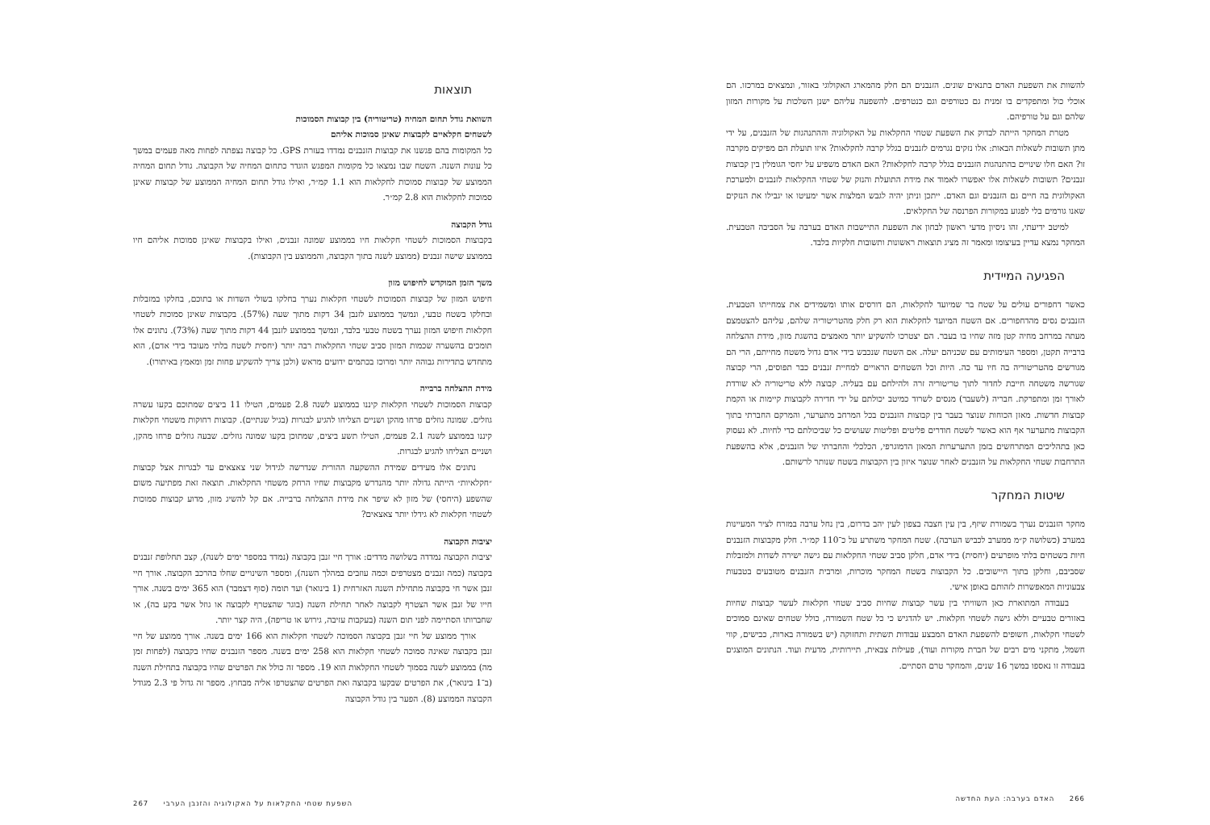להשוות את השפעת האדם בתנאים שונים. הזנבנים הם חלק מהמארג האקולוגי באזור, ונמצאים במרכזו. הם אוכלי כול ומתפקדים בו זמנית גם כטורפים וגם כנטרפים. להשפעה עליהם ישנן השלכות על מקורות המזון שלהם וגם על טורפיהם.
מטרת המחקר הייתה לבדוק את השפעת שטחי החקלאות על האקולוגיה וההתנהגות של הזנבנים, על ידי מתן תשובות לשאלות הבאות: אלו נזקים נגרמים לזנבנים בגלל קרבה לחקלאות? איזו תועלת הם מפיקים מקרבה זו? האם חלו שינויים בהתנהגות הזנבנים בגלל קרבה לחקלאות? האם האדם משפיע על יחסי הגומלין בין קבוצות זנבנים? תשובות לשאלות אלו יאפשרו לאמוד את מידת התועלת והנזק של שטחי החקלאות לזנבנים ולמערכת האקולוגית בה חיים גם הזנבנים וגם האדם. ייתכן וניתן יהיה לגבש המלצות אשר ימעיטו או יגבילו את הנזקים שאנו גורמים בלי לפגוע במקורות הפרנסה של החקלאים.
למיטב ידיעתי, זהו ניסיון מדעי ראשון לבחון את השפעת התיישבות האדם בערבה על הסביבה הטבעית. המחקר נמצא עדיין בעיצומו ומאמר זה מציג תוצאות ראשונות ותשובות חלקיות בלבד.
הפגיעה המיידית
כאשר דחפורים עולים על שטח בר שמיועד לחקלאות, הם דורסים אותו ומשמידים את צמחייתו הטבעית. הזנבנים נסים מהדחפורים. אם השטח המיועד לחקלאות הוא רק חלק מהטריטוריה שלהם, עליהם להצטמצם מעתה במרחב מחיה קטן מזה שחיו בו בעבר. הם יצטרכו להשקיע יותר מאמצים בהשגת מזון, מידת ההצלחה ברבייה תקטן, ומספר העימותים עם שכניהם יעלה. אם השטח שנכבש בידי אדם גדול משטח מחייתם, הרי הם מגורשים מהטריטוריה בה חיו עד כה. היות וכל השטחים הראויים למחיית זנבנים כבר תפוסים, הרי קבוצה שגורשה משטחה חייבת לחדור לתוך טריטוריה זרה ולהילחם עם בעליה. קבוצה ללא טריטוריה לא שורדת לאורך זמן ומתפרקת. חבריה (לשעבר) מנסים לשרוד כמיטב יכולתם על ידי חדירה לקבוצות קיימות או הקמת קבוצות חדשות. מאזן הכוחות שנוצר בעבר בין קבוצות הזנבנים בכל המרחב מתערער, והמרקם החברתי בתוך הקבוצות מתערער אף הוא כאשר לשטח חודרים פליטים ופליטות שעושים כל שביכולתם כדי לחיות. לא נעסוק כאן בתהליכים המתרחשים בזמן התערערות המאזן הדמוגרפי, הכלכלי והחברתי של הזנבנים, אלא בהשפעת התרחבות שטחי החקלאות על הזנבנים לאחר שנוצר איזון בין הקבוצות בשטח שנותר לרשותם.
שיטות המחקר
מחקר הזנבנים נערך בשמורת שיזף, בין עין חצבה בצפון לעין יהב בדרום, בין נחל ערבה במזרח לציר המעיינות במערב (כשלושה ק״מ ממערב לכביש הערבה). שטח המחקר משתרע על כ־110 קמ״ר. חלק מקבוצות הזנבנים חיות בשטחים בלתי מופרעים (יחסית) בידי אדם, חלקן סביב שטחי החקלאות עם גישה ישירה לשדות ולמזבלות שסביבם, וחלקן בתוך היישובים. כל הקבוצות בשטח המחקר מוכרות, ומרבית הזנבנים מטובעים בטבעות צבעוניות המאפשרות לזהותם באופן אישי.
בעבודה המתוארת כאן השוויתי בין עשר קבוצות שחיות סביב שטחי חקלאות לעשר קבוצות שחיות באזורים טבעיים וללא גישה לשטחי חקלאות. יש להדגיש כי כל שטח השמורה, כולל שטחים שאינם סמוכים לשטחי חקלאות, חשופים להשפעת האדם המבצע עבודות תשתית ותחזוקה (יש בשמורה בארות, כבישים, קווי חשמל, מתקני מים רבים של חברת מקורות ועוד), פעילות צבאית, תיירותית, מדעית ועוד. הנתונים המוצגים בעבודה זו נאספו במשך 16 שנים, והמחקר טרם הסתיים.
266 האדם בערבה: העת החדשה
תוצאות
השוואת גודל תחום המחיה (טריטוריה) בין קבוצות הסמוכות
לשטחים חקלאיים לקבוצות שאינן סמוכות אליהם
כל המקומות בהם פגשנו את קבוצות הזנבנים נמדדו בעזרת GPS. כל קבוצה נצפתה לפחות מאה פעמים במשך כל עונות השנה. השטח שבו נמצאו כל מקומות המפגש הוגדר כתחום המחיה של הקבוצה. גודל תחום המחיה הממוצע של קבוצות סמוכות לחקלאות הוא 1.1 קמ״ר, ואילו גודל תחום המחיה הממוצע של קבוצות שאינן סמוכות לחקלאות הוא 2.8 קמ״ר.
גודל הקבוצה
בקבוצות הסמוכות לשטחי חקלאות חיו בממוצע שמונה זנבנים, ואילו בקבוצות שאינן סמוכות אליהם חיו בממוצע שישה זנבנים (ממוצע לשנה בתוך הקבוצה, והממוצע בין הקבוצות).
משך הזמן המוקדש לחיפוש מזון
חיפוש המזון של קבוצות הסמוכות לשטחי חקלאות נערך בחלקו בשולי השדות או בתוכם, בחלקו במזבלות ובחלקו בשטח טבעי, ונמשך בממוצע לזנבן 34 דקות מתוך שעה (57%). בקבוצות שאינן סמוכות לשטחי חקלאות חיפוש המזון נערך בשטח טבעי בלבד, ונמשך בממוצע לזנבן 44 דקות מתוך שעה (73%). נתונים אלו תומכים בהשערה שכמות המזון סביב שטחי החקלאות רבה יותר (יחסית לשטח בלתי מעובד בידי אדם), הוא מתחדש בתדירות גבוהה יותר ומרוכז בכתמים ידועים מראש (ולכן צריך להשקיע פחות זמן ומאמץ באיתורו).
מידת ההצלחה ברבייה
קבוצות הסמוכות לשטחי חקלאות קיננו בממוצע לשנה 2.8 פעמים, הטילו 11 ביצים שמתוכם בקעו עשרה גוזלים. שמונה גוזלים פרחו מהקן ושניים הצליחו להגיע לבגרות (בגיל שנתיים). קבוצות רחוקות משטחי חקלאות קיננו בממוצע לשנה 2.1 פעמים, הטילו תשע ביצים, שמתוכן בקעו שמונה גוזלים. שבעה גוזלים פרחו מהקן, ושניים הצליחו להגיע לבגרות.
נתונים אלו מעידים שמידת ההשקעה ההורית שנדרשה לגידול שני צאצאים עד לבגרות אצל קבוצות ״חקלאיות״ הייתה גדולה יותר מהנדרש מקבוצות שחיו הרחק משטחי החקלאות. תוצאה זאת מפתיעה משום שהשפע (היחסי) של מזון לא שיפר את מידת ההצלחה ברבייה. אם קל להשיג מזון, מדוע קבוצות סמוכות לשטחי חקלאות לא גידלו יותר צאצאים?
יציבות הקבוצה
יציבות הקבוצה נמדדה בשלושה מדדים: אורך חיי זנבן בקבוצה (נמדד במספר ימים לשנה), קצב תחלופת זנבנים בקבוצה (כמה זנבנים מצטרפים וכמה עוזבים במהלך השנה), ומספר השינויים שחלו בהרכב הקבוצה. אורך חיי זנבן אשר חי בקבוצה מתחילת השנה האזרחית (1 בינואר) ועד תומה (סוף דצמבר) הוא 365 ימים בשנה. אורך חייו של זנבן אשר הצטרף לקבוצה לאחר תחילת השנה (בוגר שהצטרף לקבוצה או גוזל אשר בקע בה), או שחברותו הסתיימה לפני תום השנה (בעקבות עזיבה, גירוש או טריפה), היה קצר יותר.
אורך ממוצע של חיי זנבן בקבוצה הסמוכה לשטחי חקלאות הוא 166 ימים בשנה. אורך ממוצע של חיי זנבן בקבוצה שאינה סמוכה לשטחי חקלאות הוא 258 ימים בשנה. מספר הזנבנים שחיו בקבוצה (לפחות זמן מה) בממוצע לשנה בסמוך לשטחי החקלאות הוא 19. מספר זה כולל את הפרטים שהיו בקבוצה בתחילת השנה (ב־1 בינואר), את הפרטים שבקעו בקבוצה ואת הפרטים שהצטרפו אליה מבחוץ. מספר זה גדול פי 2.3 מגודל הקבוצה הממוצע (8). הפער בין גודל הקבוצה
267 השפעת שטחי החקלאות על האקולוגיה והזנבן הערבי